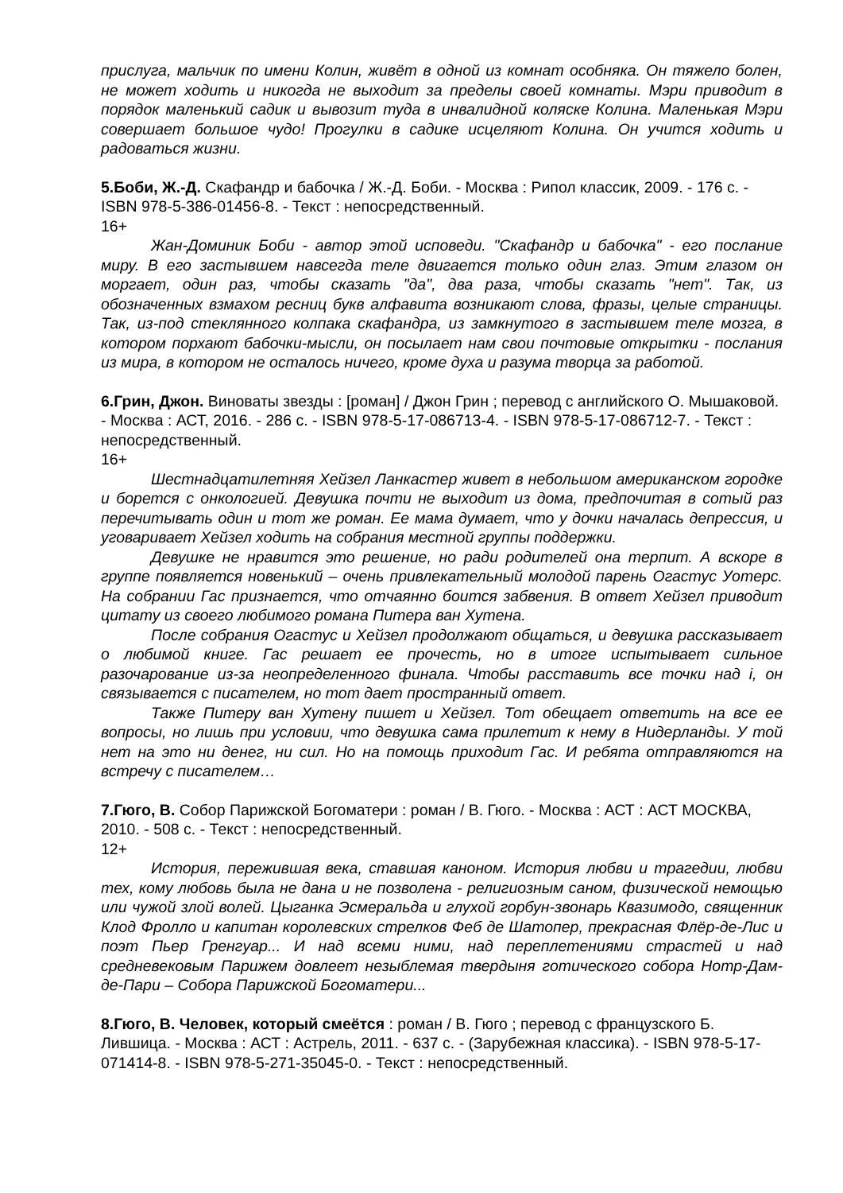прислуга, мальчик по имени Колин, живёт в одной из комнат особняка. Он тяжело болен, не может ходить и никогда не выходит за пределы своей комнаты. Мэри приводит в порядок маленький садик и вывозит туда в инвалидной коляске Колина. Маленькая Мэри совершает большое чудо! Прогулки в садике исцеляют Колина. Он учится ходить и радоваться жизни.
5.Боби, Ж.-Д. Скафандр и бабочка / Ж.-Д. Боби. - Москва : Рипол классик, 2009. - 176 с. - ISBN 978-5-386-01456-8. - Текст : непосредственный.
16+
Жан-Доминик Боби - автор этой исповеди. "Скафандр и бабочка" - его послание миру. В его застывшем навсегда теле двигается только один глаз. Этим глазом он моргает, один раз, чтобы сказать "да", два раза, чтобы сказать "нет". Так, из обозначенных взмахом ресниц букв алфавита возникают слова, фразы, целые страницы. Так, из-под стеклянного колпака скафандра, из замкнутого в застывшем теле мозга, в котором порхают бабочки-мысли, он посылает нам свои почтовые открытки - послания из мира, в котором не осталось ничего, кроме духа и разума творца за работой.
6.Грин, Джон. Виноваты звезды : [роман] / Джон Грин ; перевод с английского О. Мышаковой. - Москва : АСТ, 2016. - 286 с. - ISBN 978-5-17-086713-4. - ISBN 978-5-17-086712-7. - Текст : непосредственный.
16+
Шестнадцатилетняя Хейзел Ланкастер живет в небольшом американском городке и борется с онкологией. Девушка почти не выходит из дома, предпочитая в сотый раз перечитывать один и тот же роман. Ее мама думает, что у дочки началась депрессия, и уговаривает Хейзел ходить на собрания местной группы поддержки.
Девушке не нравится это решение, но ради родителей она терпит. А вскоре в группе появляется новенький – очень привлекательный молодой парень Огастус Уотерс. На собрании Гас признается, что отчаянно боится забвения. В ответ Хейзел приводит цитату из своего любимого романа Питера ван Хутена.
После собрания Огастус и Хейзел продолжают общаться, и девушка рассказывает о любимой книге. Гас решает ее прочесть, но в итоге испытывает сильное разочарование из-за неопределенного финала. Чтобы расставить все точки над i, он связывается с писателем, но тот дает пространный ответ.
Также Питеру ван Хутену пишет и Хейзел. Тот обещает ответить на все ее вопросы, но лишь при условии, что девушка сама прилетит к нему в Нидерланды. У той нет на это ни денег, ни сил. Но на помощь приходит Гас. И ребята отправляются на встречу с писателем…
7.Гюго, В. Собор Парижской Богоматери : роман / В. Гюго. - Москва : АСТ : АСТ МОСКВА, 2010. - 508 с. - Текст : непосредственный.
12+
История, пережившая века, ставшая каноном. История любви и трагедии, любви тех, кому любовь была не дана и не позволена - религиозным саном, физической немощью или чужой злой волей. Цыганка Эсмеральда и глухой горбун-звонарь Квазимодо, священник Клод Фролло и капитан королевских стрелков Феб де Шатопер, прекрасная Флёр-де-Лис и поэт Пьер Гренгуар... И над всеми ними, над переплетениями страстей и над средневековым Парижем довлеет незыблемая твердыня готического собора Нотр-Дам-де-Пари – Собора Парижской Богоматери...
8.Гюго, В. Человек, который смеётся : роман / В. Гюго ; перевод с французского Б. Лившица. - Москва : АСТ : Астрель, 2011. - 637 с. - (Зарубежная классика). - ISBN 978-5-17-071414-8. - ISBN 978-5-271-35045-0. - Текст : непосредственный.